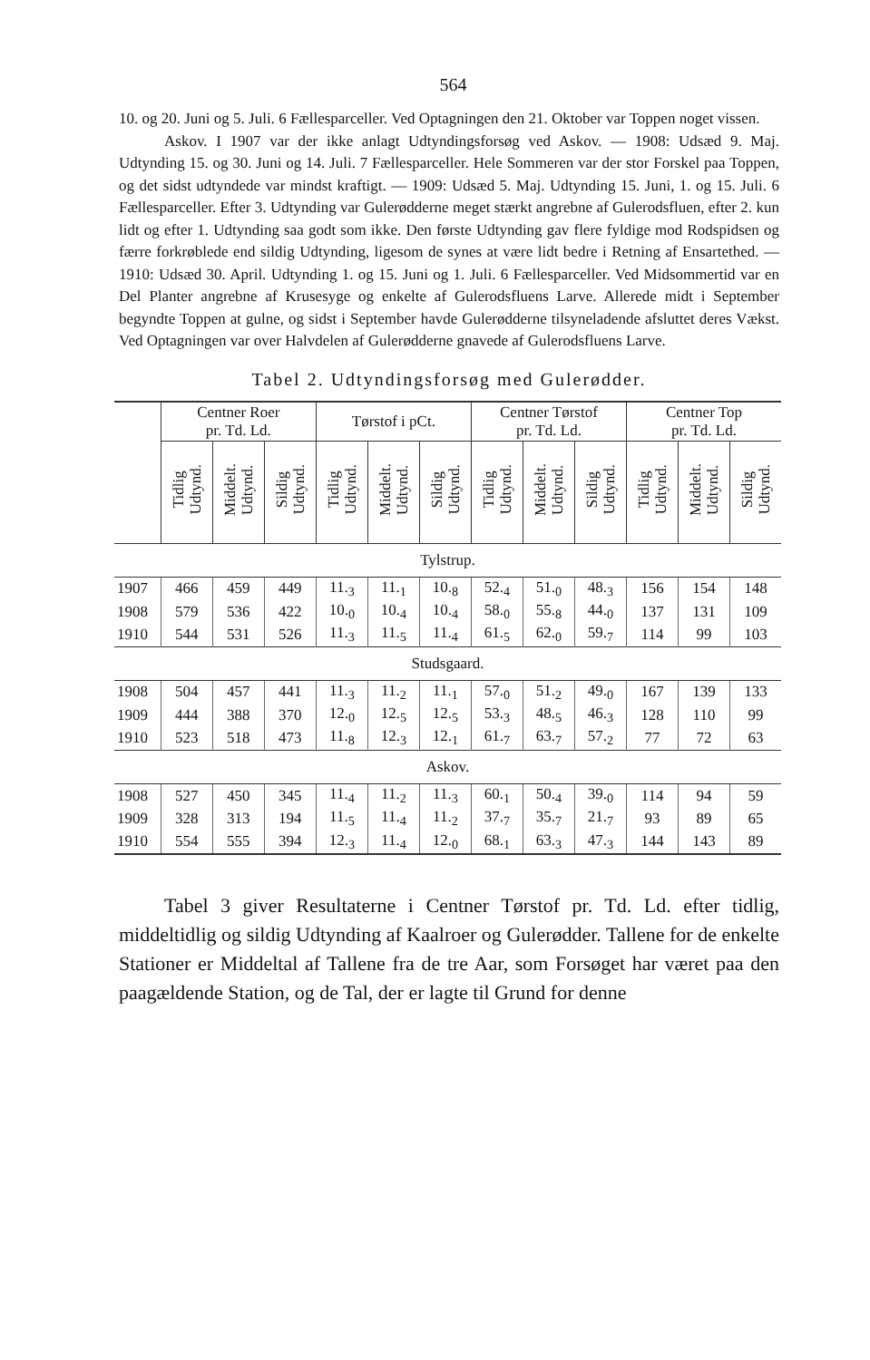564
10. og 20. Juni og 5. Juli. 6 Fællesparceller. Ved Optagningen den 21. Oktober var Toppen noget vissen.
Askov. I 1907 var der ikke anlagt Udtyndingsforsøg ved Askov. — 1908: Udsæd 9. Maj. Udtynding 15. og 30. Juni og 14. Juli. 7 Fællesparceller. Hele Sommeren var der stor Forskel paa Toppen, og det sidst udtyndede var mindst kraftigt. — 1909: Udsæd 5. Maj. Udtynding 15. Juni, 1. og 15. Juli. 6 Fællesparceller. Efter 3. Udtynding var Gulerødderne meget stærkt angrebne af Gulerodsfluen, efter 2. kun lidt og efter 1. Udtynding saa godt som ikke. Den første Udtynding gav flere fyldige mod Rodspidsen og færre forkrøblede end sildig Udtynding, ligesom de synes at være lidt bedre i Retning af Ensartethed. — 1910: Udsæd 30. April. Udtynding 1. og 15. Juni og 1. Juli. 6 Fællesparceller. Ved Midsommertid var en Del Planter angrebne af Krusesyge og enkelte af Gulerodsfluens Larve. Allerede midt i September begyndte Toppen at gulne, og sidst i September havde Gulerødderne tilsyneladende afsluttet deres Vækst. Ved Optagningen var over Halvdelen af Gulerødderne gnavede af Gulerodsfluens Larve.
Tabel 2. Udtyndingsforsøg med Gulerødder.
| | Centner Roer pr. Td. Ld. | | | Tørstof i pCt. | | | Centner Tørstof pr. Td. Ld. | | | Centner Top pr. Td. Ld. | | |
| --- | --- | --- | --- | --- | --- | --- | --- | --- | --- | --- | --- | --- |
| | Tidlig Udtynd. | Middelt. Udtynd. | Sildig Udtynd. | Tidlig Udtynd. | Middelt. Udtynd. | Sildig Udtynd. | Tidlig Udtynd. | Middelt. Udtynd. | Sildig Udtynd. | Tidlig Udtynd. | Middelt. Udtynd. | Sildig Udtynd. |
| Tylstrup. | | | | | | | | | | | | |
| 1907 | 466 | 459 | 449 | 11.<sub>3</sub> | 11.<sub>1</sub> | 10.<sub>8</sub> | 52.<sub>4</sub> | 51.<sub>0</sub> | 48.<sub>3</sub> | 156 | 154 | 148 |
| 1908 | 579 | 536 | 422 | 10.<sub>0</sub> | 10.<sub>4</sub> | 10.<sub>4</sub> | 58.<sub>0</sub> | 55.<sub>8</sub> | 44.<sub>0</sub> | 137 | 131 | 109 |
| 1910 | 544 | 531 | 526 | 11.<sub>3</sub> | 11.<sub>5</sub> | 11.<sub>4</sub> | 61.<sub>5</sub> | 62.<sub>0</sub> | 59.<sub>7</sub> | 114 | 99 | 103 |
| Studsgaard. | | | | | | | | | | | | |
| 1908 | 504 | 457 | 441 | 11.<sub>3</sub> | 11.<sub>2</sub> | 11.<sub>1</sub> | 57.<sub>0</sub> | 51.<sub>2</sub> | 49.<sub>0</sub> | 167 | 139 | 133 |
| 1909 | 444 | 388 | 370 | 12.<sub>0</sub> | 12.<sub>5</sub> | 12.<sub>5</sub> | 53.<sub>3</sub> | 48.<sub>5</sub> | 46.<sub>3</sub> | 128 | 110 | 99 |
| 1910 | 523 | 518 | 473 | 11.<sub>8</sub> | 12.<sub>3</sub> | 12.<sub>1</sub> | 61.<sub>7</sub> | 63.<sub>7</sub> | 57.<sub>2</sub> | 77 | 72 | 63 |
| Askov. | | | | | | | | | | | | |
| 1908 | 527 | 450 | 345 | 11.<sub>4</sub> | 11.<sub>2</sub> | 11.<sub>3</sub> | 60.<sub>1</sub> | 50.<sub>4</sub> | 39.<sub>0</sub> | 114 | 94 | 59 |
| 1909 | 328 | 313 | 194 | 11.<sub>5</sub> | 11.<sub>4</sub> | 11.<sub>2</sub> | 37.<sub>7</sub> | 35.<sub>7</sub> | 21.<sub>7</sub> | 93 | 89 | 65 |
| 1910 | 554 | 555 | 394 | 12.<sub>3</sub> | 11.<sub>4</sub> | 12.<sub>0</sub> | 68.<sub>1</sub> | 63.<sub>3</sub> | 47.<sub>3</sub> | 144 | 143 | 89 |
Tabel 3 giver Resultaterne i Centner Tørstof pr. Td. Ld. efter tidlig, middeltidlig og sildig Udtynding af Kaalroer og Gulerødder. Tallene for de enkelte Stationer er Middeltal af Tallene fra de tre Aar, som Forsøget har været paa den paagældende Station, og de Tal, der er lagte til Grund for denne